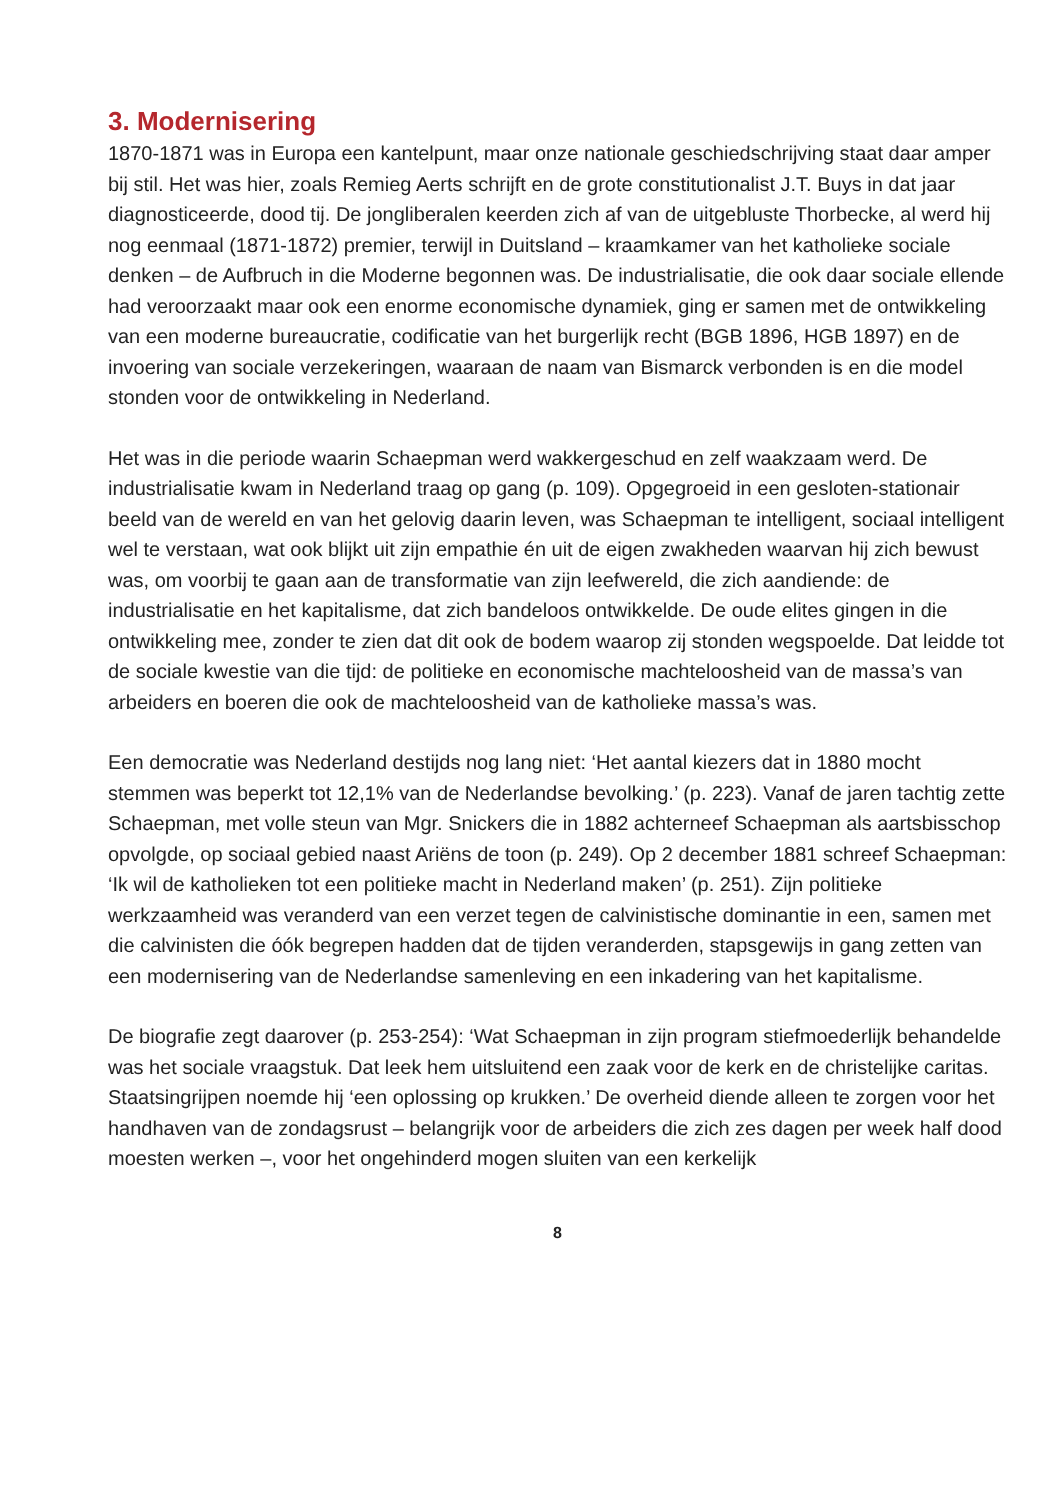3. Modernisering
1870-1871 was in Europa een kantelpunt, maar onze nationale geschiedschrijving staat daar amper bij stil. Het was hier, zoals Remieg Aerts schrijft en de grote constitutionalist J.T. Buys in dat jaar diagnosticeerde, dood tij. De jongliberalen keerden zich af van de uitgebluste Thorbecke, al werd hij nog eenmaal (1871-1872) premier, terwijl in Duitsland – kraamkamer van het katholieke sociale denken – de Aufbruch in die Moderne begonnen was. De industrialisatie, die ook daar sociale ellende had veroorzaakt maar ook een enorme economische dynamiek, ging er samen met de ontwikkeling van een moderne bureaucratie, codificatie van het burgerlijk recht (BGB 1896, HGB 1897) en de invoering van sociale verzekeringen, waaraan de naam van Bismarck verbonden is en die model stonden voor de ontwikkeling in Nederland.
Het was in die periode waarin Schaepman werd wakkergeschud en zelf waakzaam werd. De industrialisatie kwam in Nederland traag op gang (p. 109). Opgegroeid in een gesloten-stationair beeld van de wereld en van het gelovig daarin leven, was Schaepman te intelligent, sociaal intelligent wel te verstaan, wat ook blijkt uit zijn empathie én uit de eigen zwakheden waarvan hij zich bewust was, om voorbij te gaan aan de transformatie van zijn leefwereld, die zich aandiende: de industrialisatie en het kapitalisme, dat zich bandeloos ontwikkelde. De oude elites gingen in die ontwikkeling mee, zonder te zien dat dit ook de bodem waarop zij stonden wegspoelde. Dat leidde tot de sociale kwestie van die tijd: de politieke en economische machteloosheid van de massa’s van arbeiders en boeren die ook de machteloosheid van de katholieke massa’s was.
Een democratie was Nederland destijds nog lang niet: ‘Het aantal kiezers dat in 1880 mocht stemmen was beperkt tot 12,1% van de Nederlandse bevolking.’ (p. 223). Vanaf de jaren tachtig zette Schaepman, met volle steun van Mgr. Snickers die in 1882 achterneef Schaepman als aartsbisschop opvolgde, op sociaal gebied naast Ariëns de toon (p. 249). Op 2 december 1881 schreef Schaepman: ‘Ik wil de katholieken tot een politieke macht in Nederland maken’ (p. 251). Zijn politieke werkzaamheid was veranderd van een verzet tegen de calvinistische dominantie in een, samen met die calvinisten die óók begrepen hadden dat de tijden veranderden, stapsgewijs in gang zetten van een modernisering van de Nederlandse samenleving en een inkadering van het kapitalisme.
De biografie zegt daarover (p. 253-254): ‘Wat Schaepman in zijn program stiefmoederlijk behandelde was het sociale vraagstuk. Dat leek hem uitsluitend een zaak voor de kerk en de christelijke caritas. Staatsingrijpen noemde hij ‘een oplossing op krukken.’ De overheid diende alleen te zorgen voor het handhaven van de zondagsrust – belangrijk voor de arbeiders die zich zes dagen per week half dood moesten werken –, voor het ongehinderd mogen sluiten van een kerkelijk
8